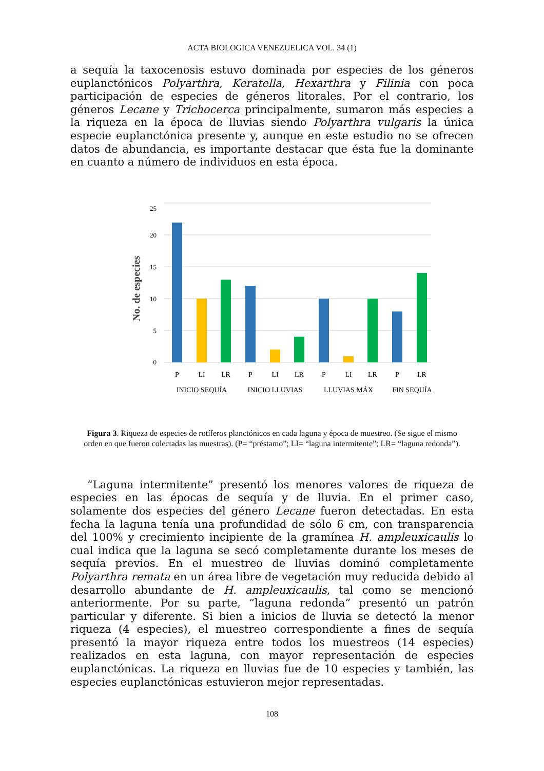ACTA BIOLOGICA VENEZUELICA VOL. 34 (1)
a sequía la taxocenosis estuvo dominada por especies de los géneros euplanctónicos Polyarthra, Keratella, Hexarthra y Filinia con poca participación de especies de géneros litorales. Por el contrario, los géneros Lecane y Trichocerca principalmente, sumaron más especies a la riqueza en la época de lluvias siendo Polyarthra vulgaris la única especie euplanctónica presente y, aunque en este estudio no se ofrecen datos de abundancia, es importante destacar que ésta fue la dominante en cuanto a número de individuos en esta época.
0
5
10
15
20
25
No. de especies
P
LI
LR
P
LI
LR
P
LI
LR
P
LR
INICIO SEQUÍA
INICIO LLUVIAS
LLUVIAS MÁX
FIN SEQUÍA
Figura 3. Riqueza de especies de rotíferos planctónicos en cada laguna y época de muestreo. (Se sigue el mismo orden en que fueron colectadas las muestras). (P= “préstamo”; LI= “laguna intermitente”; LR= “laguna redonda”).
“Laguna intermitente” presentó los menores valores de riqueza de especies en las épocas de sequía y de lluvia. En el primer caso, solamente dos especies del género Lecane fueron detectadas. En esta fecha la laguna tenía una profundidad de sólo 6 cm, con transparencia del 100% y crecimiento incipiente de la gramínea H. ampleuxicaulis lo cual indica que la laguna se secó completamente durante los meses de sequía previos. En el muestreo de lluvias dominó completamente Polyarthra remata en un área libre de vegetación muy reducida debido al desarrollo abundante de H. ampleuxicaulis, tal como se mencionó anteriormente. Por su parte, “laguna redonda” presentó un patrón particular y diferente. Si bien a inicios de lluvia se detectó la menor riqueza (4 especies), el muestreo correspondiente a fines de sequía presentó la mayor riqueza entre todos los muestreos (14 especies) realizados en esta laguna, con mayor representación de especies euplanctónicas. La riqueza en lluvias fue de 10 especies y también, las especies euplanctónicas estuvieron mejor representadas.
108